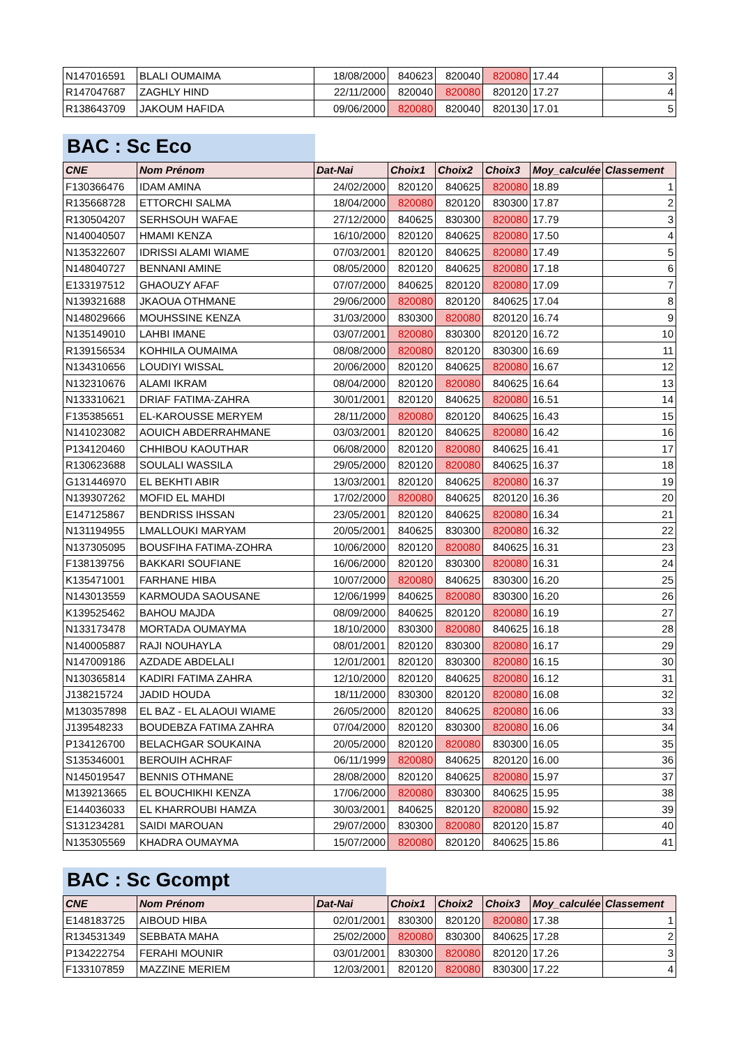| N147016591 | BLALI OUMAIMA | 18/08/2000 | 840623 | 820040 | 820080 | 17.44 | 3 |
| R147047687 | ZAGHLY HIND | 22/11/2000 | 820040 | 820080 | 820120 | 17.27 | 4 |
| R138643709 | JAKOUM HAFIDA | 09/06/2000 | 820080 | 820040 | 820130 | 17.01 | 5 |
BAC : Sc Eco
| CNE | Nom Prénom | Dat-Nai | Choix1 | Choix2 | Choix3 | Moy_calculée | Classement |
| --- | --- | --- | --- | --- | --- | --- | --- |
| F130366476 | IDAM AMINA | 24/02/2000 | 820120 | 840625 | 820080 | 18.89 | 1 |
| R135668728 | ETTORCHI SALMA | 18/04/2000 | 820080 | 820120 | 830300 | 17.87 | 2 |
| R130504207 | SERHSOUH WAFAE | 27/12/2000 | 840625 | 830300 | 820080 | 17.79 | 3 |
| N140040507 | HMAMI KENZA | 16/10/2000 | 820120 | 840625 | 820080 | 17.50 | 4 |
| N135322607 | IDRISSI ALAMI WIAME | 07/03/2001 | 820120 | 840625 | 820080 | 17.49 | 5 |
| N148040727 | BENNANI AMINE | 08/05/2000 | 820120 | 840625 | 820080 | 17.18 | 6 |
| E133197512 | GHAOUZY AFAF | 07/07/2000 | 840625 | 820120 | 820080 | 17.09 | 7 |
| N139321688 | JKAOUA OTHMANE | 29/06/2000 | 820080 | 820120 | 840625 | 17.04 | 8 |
| N148029666 | MOUHSSINE KENZA | 31/03/2000 | 830300 | 820080 | 820120 | 16.74 | 9 |
| N135149010 | LAHBI IMANE | 03/07/2001 | 820080 | 830300 | 820120 | 16.72 | 10 |
| R139156534 | KOHHILA OUMAIMA | 08/08/2000 | 820080 | 820120 | 830300 | 16.69 | 11 |
| N134310656 | LOUDIYI WISSAL | 20/06/2000 | 820120 | 840625 | 820080 | 16.67 | 12 |
| N132310676 | ALAMI IKRAM | 08/04/2000 | 820120 | 820080 | 840625 | 16.64 | 13 |
| N133310621 | DRIAF FATIMA-ZAHRA | 30/01/2001 | 820120 | 840625 | 820080 | 16.51 | 14 |
| F135385651 | EL-KAROUSSE MERYEM | 28/11/2000 | 820080 | 820120 | 840625 | 16.43 | 15 |
| N141023082 | AOUICH ABDERRAHMANE | 03/03/2001 | 820120 | 840625 | 820080 | 16.42 | 16 |
| P134120460 | CHHIBOU KAOUTHAR | 06/08/2000 | 820120 | 820080 | 840625 | 16.41 | 17 |
| R130623688 | SOULALI WASSILA | 29/05/2000 | 820120 | 820080 | 840625 | 16.37 | 18 |
| G131446970 | EL BEKHTI ABIR | 13/03/2001 | 820120 | 840625 | 820080 | 16.37 | 19 |
| N139307262 | MOFID EL MAHDI | 17/02/2000 | 820080 | 840625 | 820120 | 16.36 | 20 |
| E147125867 | BENDRISS IHSSAN | 23/05/2001 | 820120 | 840625 | 820080 | 16.34 | 21 |
| N131194955 | LMALLOUKI MARYAM | 20/05/2001 | 840625 | 830300 | 820080 | 16.32 | 22 |
| N137305095 | BOUSFIHA FATIMA-ZOHRA | 10/06/2000 | 820120 | 820080 | 840625 | 16.31 | 23 |
| F138139756 | BAKKARI SOUFIANE | 16/06/2000 | 820120 | 830300 | 820080 | 16.31 | 24 |
| K135471001 | FARHANE HIBA | 10/07/2000 | 820080 | 840625 | 830300 | 16.20 | 25 |
| N143013559 | KARMOUDA SAOUSANE | 12/06/1999 | 840625 | 820080 | 830300 | 16.20 | 26 |
| K139525462 | BAHOU MAJDA | 08/09/2000 | 840625 | 820120 | 820080 | 16.19 | 27 |
| N133173478 | MORTADA OUMAYMA | 18/10/2000 | 830300 | 820080 | 840625 | 16.18 | 28 |
| N140005887 | RAJI NOUHAYLA | 08/01/2001 | 820120 | 830300 | 820080 | 16.17 | 29 |
| N147009186 | AZDADE ABDELALI | 12/01/2001 | 820120 | 830300 | 820080 | 16.15 | 30 |
| N130365814 | KADIRI FATIMA ZAHRA | 12/10/2000 | 820120 | 840625 | 820080 | 16.12 | 31 |
| J138215724 | JADID HOUDA | 18/11/2000 | 830300 | 820120 | 820080 | 16.08 | 32 |
| M130357898 | EL BAZ - EL ALAOUI WIAME | 26/05/2000 | 820120 | 840625 | 820080 | 16.06 | 33 |
| J139548233 | BOUDEBZA FATIMA ZAHRA | 07/04/2000 | 820120 | 830300 | 820080 | 16.06 | 34 |
| P134126700 | BELACHGAR SOUKAINA | 20/05/2000 | 820120 | 820080 | 830300 | 16.05 | 35 |
| S135346001 | BEROUIH ACHRAF | 06/11/1999 | 820080 | 840625 | 820120 | 16.00 | 36 |
| N145019547 | BENNIS OTHMANE | 28/08/2000 | 820120 | 840625 | 820080 | 15.97 | 37 |
| M139213665 | EL BOUCHIKHI KENZA | 17/06/2000 | 820080 | 830300 | 840625 | 15.95 | 38 |
| E144036033 | EL KHARROUBI HAMZA | 30/03/2001 | 840625 | 820120 | 820080 | 15.92 | 39 |
| S131234281 | SAIDI MAROUAN | 29/07/2000 | 830300 | 820080 | 820120 | 15.87 | 40 |
| N135305569 | KHADRA OUMAYMA | 15/07/2000 | 820080 | 820120 | 840625 | 15.86 | 41 |
BAC : Sc Gcompt
| CNE | Nom Prénom | Dat-Nai | Choix1 | Choix2 | Choix3 | Moy_calculée | Classement |
| --- | --- | --- | --- | --- | --- | --- | --- |
| E148183725 | AIBOUD HIBA | 02/01/2001 | 830300 | 820120 | 820080 | 17.38 | 1 |
| R134531349 | SEBBATA MAHA | 25/02/2000 | 820080 | 830300 | 840625 | 17.28 | 2 |
| P134222754 | FERAHI MOUNIR | 03/01/2001 | 830300 | 820080 | 820120 | 17.26 | 3 |
| F133107859 | MAZZINE MERIEM | 12/03/2001 | 820120 | 820080 | 830300 | 17.22 | 4 |